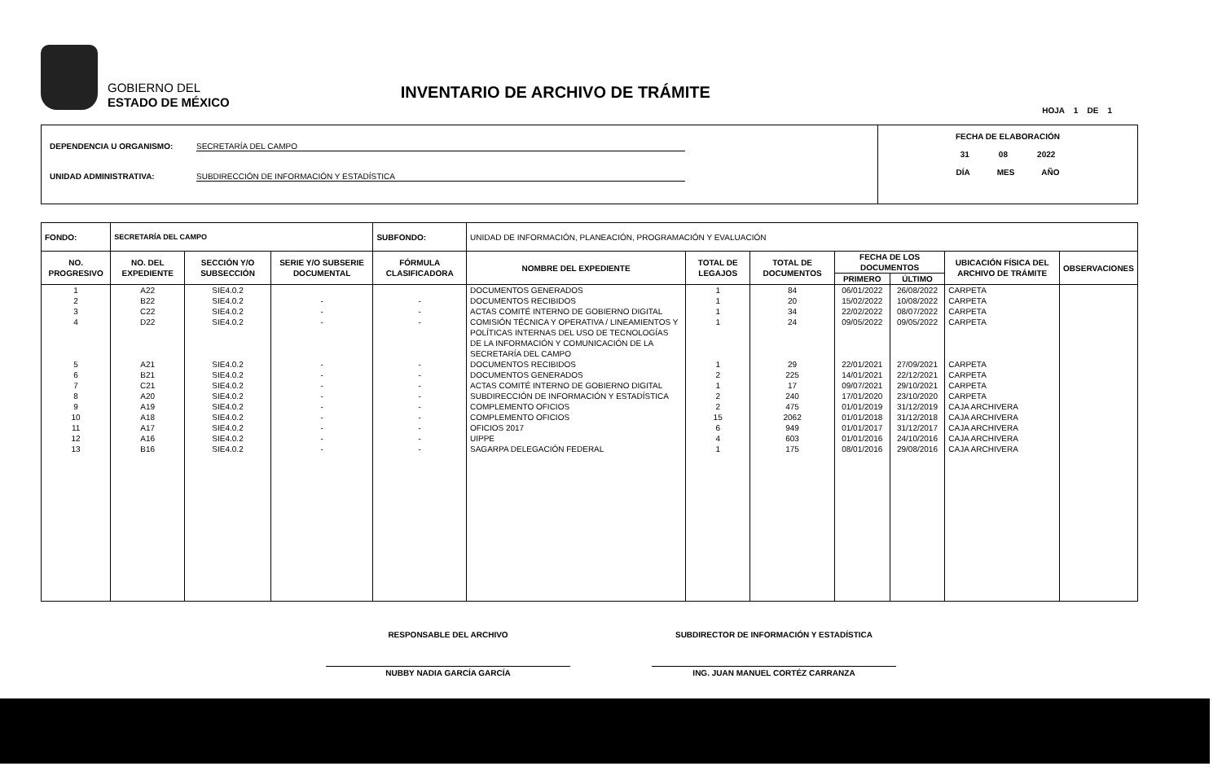GOBIERNO DEL
ESTADO DE MÉXICO
INVENTARIO DE ARCHIVO DE TRÁMITE
HOJA 1 DE 1
DEPENDENCIA U ORGANISMO: SECRETARÍA DEL CAMPO
UNIDAD ADMINISTRATIVA: SUBDIRECCIÓN DE INFORMACIÓN Y ESTADÍSTICA
FECHA DE ELABORACIÓN
31 08 2022
DÍA MES AÑO
| FONDO: | SECRETARÍA DEL CAMPO | | | SUBFONDO: | UNIDAD DE INFORMACIÓN, PLANEACIÓN, PROGRAMACIÓN Y EVALUACIÓN | | | | | | |
| --- | --- | --- | --- | --- | --- | --- | --- | --- | --- | --- | --- |
| NO. PROGRESIVO | NO. DEL EXPEDIENTE | SECCIÓN Y/O SUBSECCIÓN | SERIE Y/O SUBSERIE DOCUMENTAL | FÓRMULA CLASIFICADORA | NOMBRE DEL EXPEDIENTE | TOTAL DE LEGAJOS | TOTAL DE DOCUMENTOS | FECHA DE LOS DOCUMENTOS | | UBICACIÓN FÍSICA DEL ARCHIVO DE TRÁMITE | OBSERVACIONES |
| | | | | | | | | PRIMERO | ÚLTIMO | | |
| 1 | A22 | SIE4.0.2 | | | DOCUMENTOS GENERADOS | 1 | 84 | 06/01/2022 | 26/08/2022 | CARPETA | |
| 2 | B22 | SIE4.0.2 | - | - | DOCUMENTOS RECIBIDOS | 1 | 20 | 15/02/2022 | 10/08/2022 | CARPETA | |
| 3 | C22 | SIE4.0.2 | - | - | ACTAS COMITÉ INTERNO DE GOBIERNO DIGITAL | 1 | 34 | 22/02/2022 | 08/07/2022 | CARPETA | |
| 4 | D22 | SIE4.0.2 | - | - | COMISIÓN TÉCNICA Y OPERATIVA / LINEAMIENTOS Y POLÍTICAS INTERNAS DEL USO DE TECNOLOGÍAS DE LA INFORMACIÓN Y COMUNICACIÓN DE LA SECRETARÍA DEL CAMPO | 1 | 24 | 09/05/2022 | 09/05/2022 | CARPETA | |
| 5 | A21 | SIE4.0.2 | - | - | DOCUMENTOS RECIBIDOS | 1 | 29 | 22/01/2021 | 27/09/2021 | CARPETA | |
| 6 | B21 | SIE4.0.2 | - | - | DOCUMENTOS GENERADOS | 2 | 225 | 14/01/2021 | 22/12/2021 | CARPETA | |
| 7 | C21 | SIE4.0.2 | - | - | ACTAS COMITÉ INTERNO DE GOBIERNO DIGITAL | 1 | 17 | 09/07/2021 | 29/10/2021 | CARPETA | |
| 8 | A20 | SIE4.0.2 | - | - | SUBDIRECCIÓN DE INFORMACIÓN Y ESTADÍSTICA | 2 | 240 | 17/01/2020 | 23/10/2020 | CARPETA | |
| 9 | A19 | SIE4.0.2 | - | - | COMPLEMENTO OFICIOS | 2 | 475 | 01/01/2019 | 31/12/2019 | CAJA ARCHIVERA | |
| 10 | A18 | SIE4.0.2 | - | - | COMPLEMENTO OFICIOS | 15 | 2062 | 01/01/2018 | 31/12/2018 | CAJA ARCHIVERA | |
| 11 | A17 | SIE4.0.2 | - | - | OFICIOS 2017 | 6 | 949 | 01/01/2017 | 31/12/2017 | CAJA ARCHIVERA | |
| 12 | A16 | SIE4.0.2 | - | - | UIPPE | 4 | 603 | 01/01/2016 | 24/10/2016 | CAJA ARCHIVERA | |
| 13 | B16 | SIE4.0.2 | - | - | SAGARPA DELEGACIÓN FEDERAL | 1 | 175 | 08/01/2016 | 29/08/2016 | CAJA ARCHIVERA | |
RESPONSABLE DEL ARCHIVO
NUBBY NADIA GARCÍA GARCÍA
SUBDIRECTOR DE INFORMACIÓN Y ESTADÍSTICA
ING. JUAN MANUEL CORTÉZ CARRANZA